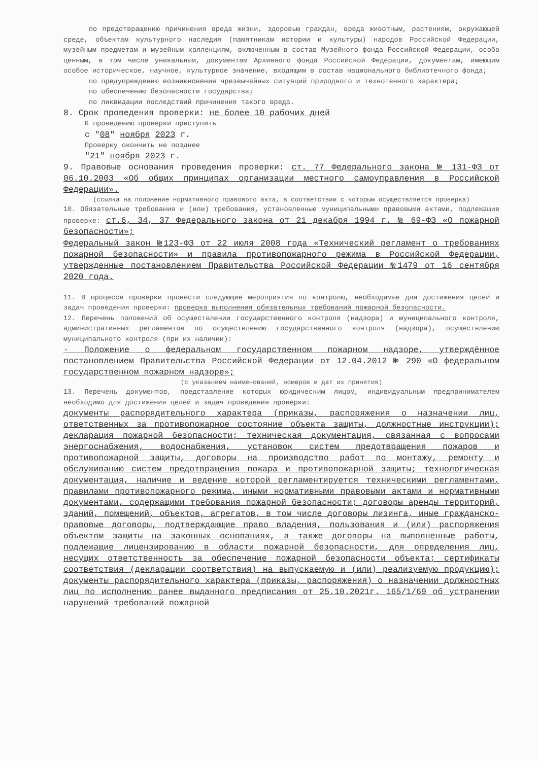по предотвращению причинения вреда жизни, здоровью граждан, вреда животным, растениям, окружающей среде, объектам культурного наследия (памятникам истории и культуры) народов Российской Федерации, музейным предметам и музейным коллекциям, включенным в состав Музейного фонда Российской Федерации, особо ценным, в том числе уникальным, документам Архивного фонда Российской Федерации, документам, имеющим особое историческое, научное, культурное значение, входящим в состав национального библиотечного фонда;
по предупреждению возникновения чрезвычайных ситуаций природного и техногенного характера;
по обеспечению безопасности государства;
по ликвидации последствий причинения такого вреда.
8. Срок проведения проверки: не более 10 рабочих дней
К проведению проверки приступить
с "08" ноября 2023 г.
Проверку окончить не позднее
"21" ноября 2023 г.
9. Правовые основания проведения проверки: ст. 77 Федерального закона № 131-ФЗ от 06.10.2003 «Об общих принципах организации местного самоуправления в Российской Федерации».
(ссылка на положение нормативного правового акта, в соответствии с которым осуществляется проверка)
10. Обязательные требования и (или) требования, установленные муниципальными правовыми актами, подлежащие проверке: ст.6, 34, 37 Федерального закона от 21 декабря 1994 г. № 69-ФЗ «О пожарной безопасности»;
Федеральный закон №123-ФЗ от 22 июля 2008 года «Технический регламент о требованиях пожарной безопасности» и правила противопожарного режима в Российской Федерации, утвержденные постановлением Правительства Российской Федерации №1479 от 16 сентября 2020 года.
11. В процессе проверки провести следующие мероприятия по контролю, необходимые для достижения целей и задач проведения проверки: проверка выполнения обязательных требований пожарной безопасности.
12. Перечень положений об осуществлении государственного контроля (надзора) и муниципального контроля, административных регламентов по осуществлению государственного контроля (надзора), осуществлению муниципального контроля (при их наличии):
- Положение о федеральном государственном пожарном надзоре, утверждённое постановлением Правительства Российской Федерации от 12.04.2012 № 290 «О федеральном государственном пожарном надзоре»;
(с указанием наименований, номеров и дат их принятия)
13. Перечень документов, представление которых юридическим лицом, индивидуальным предпринимателем необходимо для достижения целей и задач проведения проверки:
документы распорядительного характера (приказы, распоряжения о назначении лиц, ответственных за противопожарное состояние объекта защиты, должностные инструкции); декларация пожарной безопасности; техническая документация, связанная с вопросами энергоснабжения, водоснабжения, установок систем предотвращения пожаров и противопожарной защиты, договоры на производство работ по монтажу, ремонту и обслуживанию систем предотвращения пожара и противопожарной защиты; технологическая документация, наличие и ведение которой регламентируется техническими регламентами, правилами противопожарного режима, иными нормативными правовыми актами и нормативными документами, содержащими требования пожарной безопасности; договоры аренды территорий, зданий, помещений, объектов, агрегатов, в том числе договоры лизинга, иные гражданско-правовые договоры, подтверждающие право владения, пользования и (или) распоряжения объектом защиты на законных основаниях, а также договоры на выполненные работы, подлежащие лицензированию в области пожарной безопасности, для определения лиц, несущих ответственность за обеспечение пожарной безопасности объекта; сертификаты соответствия (декларации соответствия) на выпускаемую и (или) реализуемую продукцию); документы распорядительного характера (приказы, распоряжения) о назначении должностных лиц по исполнению ранее выданного предписания от 25.10.2021г. 165/1/69 об устранении нарушений требований пожарной